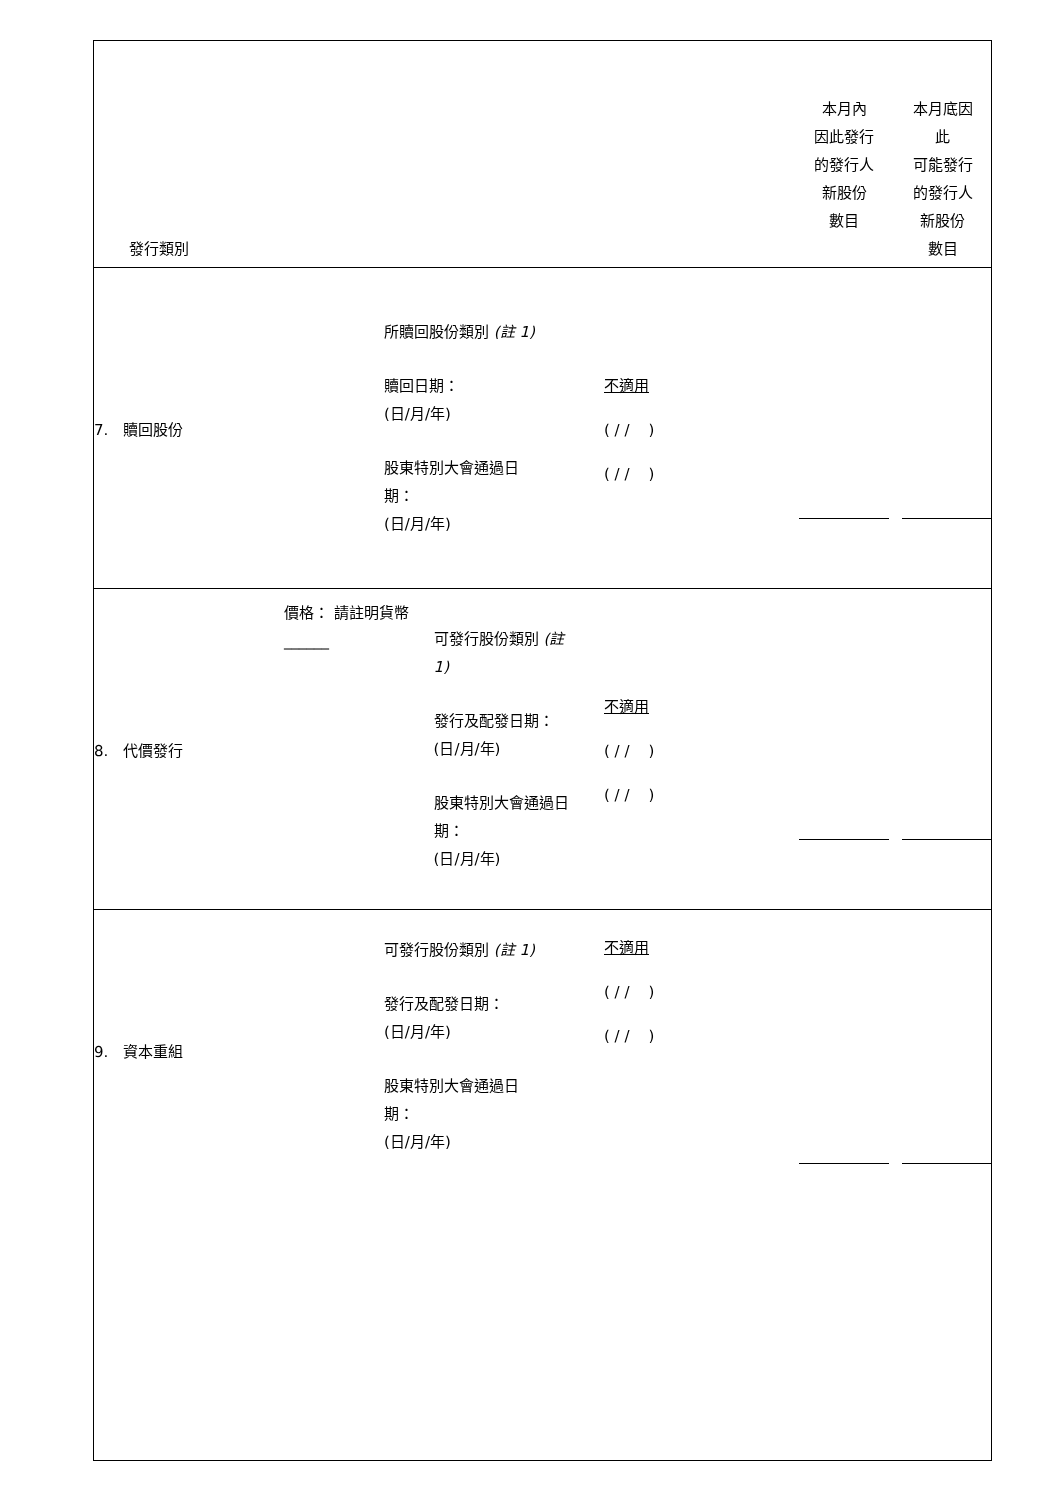| 發行類別 | | | 本月內 因此發行 的發行人 新股份 數目 | 本月底因 此 可能發行 的發行人 新股份 數目 |
| 7. 贖回股份 | 所贖回股份類別 (註 1) 贖回日期： (日/月/年) 股東特別大會通過日 期： (日/月/年) | 不適用 ( / / ) ( / / ) | | |
| 8. 代價發行 | 價格： 請註明貨幣 ______ 可發行股份類別 (註 1) 發行及配發日期： (日/月/年) 股東特別大會通過日 期： (日/月/年) | 不適用 ( / / ) ( / / ) | | |
| 9. 資本重組 | 可發行股份類別 (註 1) 發行及配發日期： (日/月/年) 股東特別大會通過日 期： (日/月/年) | 不適用 ( / / ) ( / / ) | | |